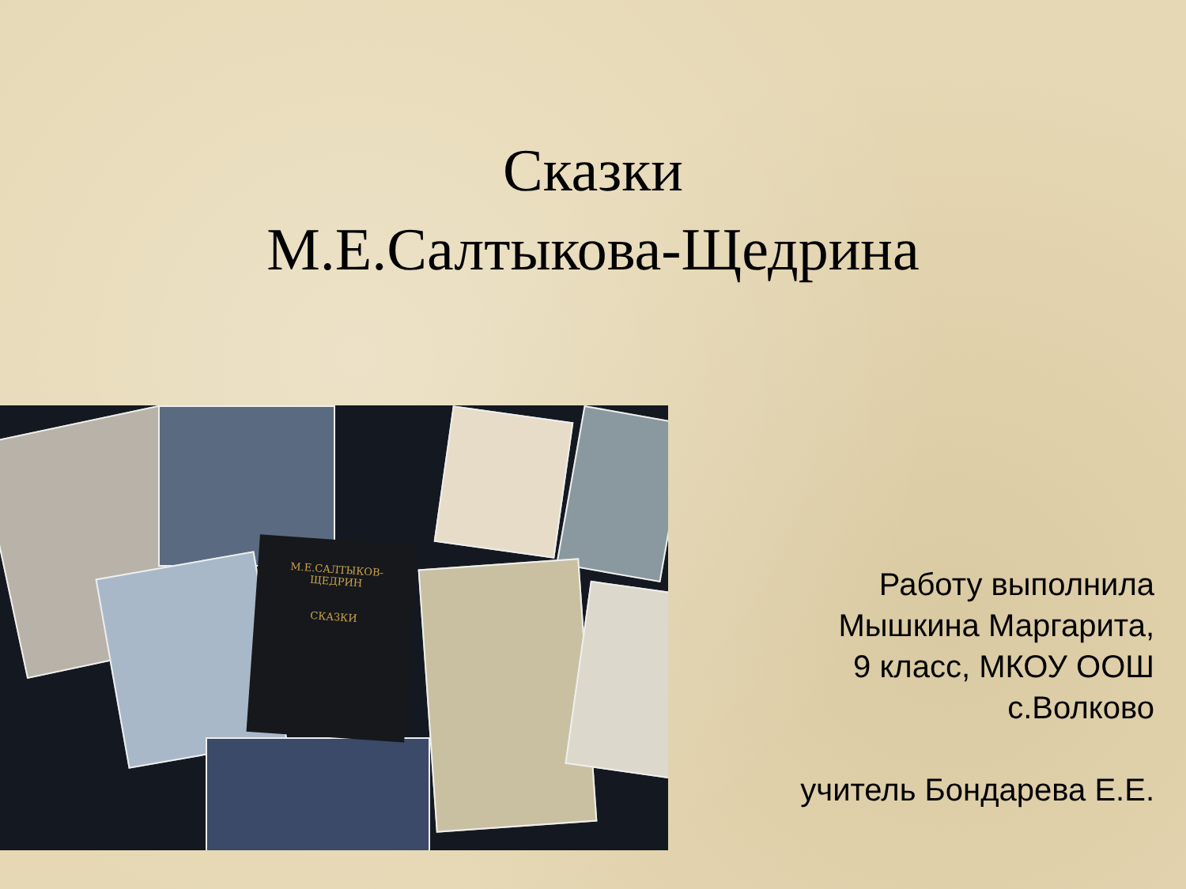Сказки
М.Е.Салтыкова-Щедрина
М.Е.САЛТЫКОВ-
ЩЕДРИН
СКАЗКИ
Работу выполнила
Мышкина Маргарита,
9 класс, МКОУ ООШ
с.Волково
учитель Бондарева Е.Е.